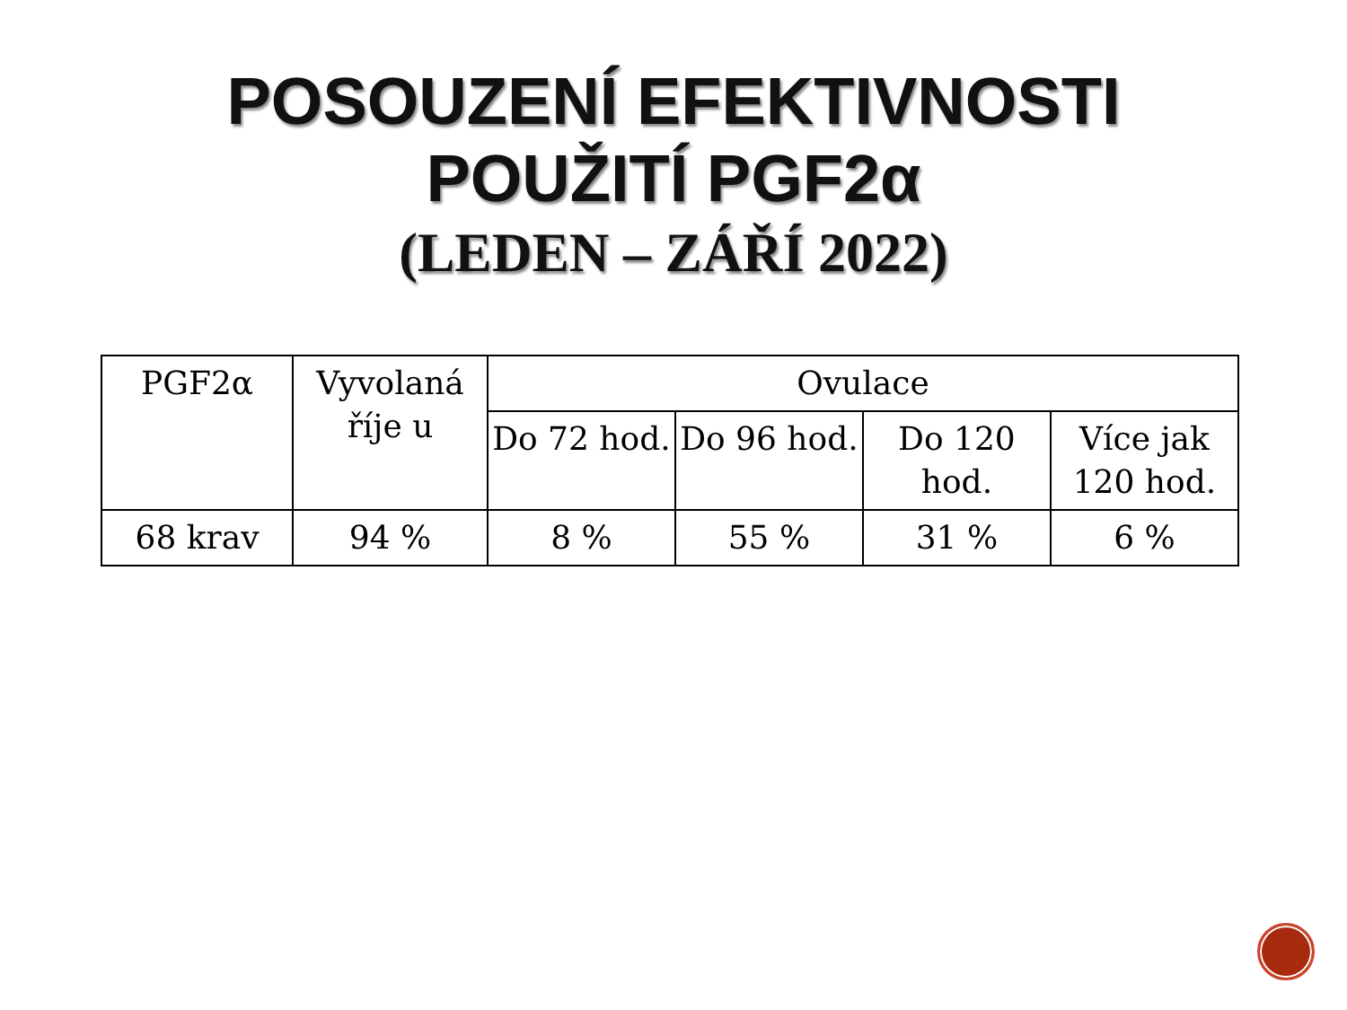POSOUZENÍ EFEKTIVNOSTI
POUŽITÍ PGF2α
(LEDEN – ZÁŘÍ 2022)
| PGF2α | Vyvolaná říje u | Ovulace | | | |
| --- | --- | --- | --- | --- | --- |
| | | Do 72 hod. | Do 96 hod. | Do 120 hod. | Více jak 120 hod. |
| 68 krav | 94 % | 8 % | 55 % | 31 % | 6 % |